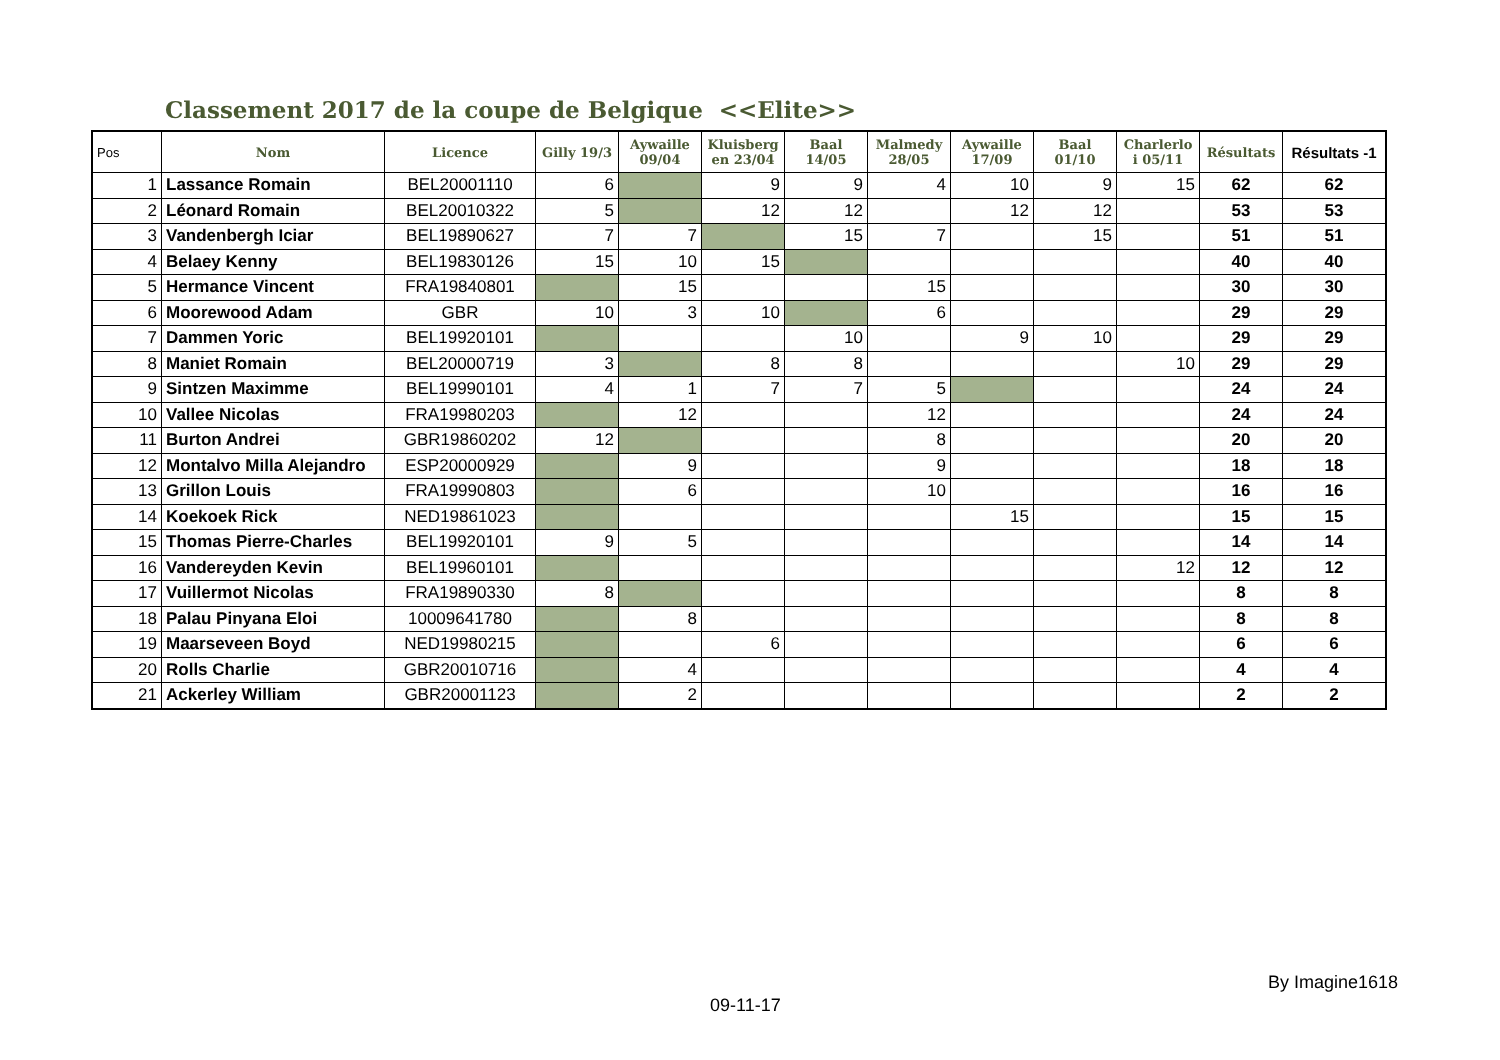Classement 2017 de la coupe de Belgique <<Elite>>
| Pos | Nom | Licence | Gilly 19/3 | Aywaille 09/04 | Kluisberg en 23/04 | Baal 14/05 | Malmedy 28/05 | Aywaille 17/09 | Baal 01/10 | Charlerlo i 05/11 | Résultats | Résultats -1 |
| --- | --- | --- | --- | --- | --- | --- | --- | --- | --- | --- | --- | --- |
| 1 | Lassance Romain | BEL20001110 | 6 | | 9 | 9 | 4 | 10 | 9 | 15 | 62 | 62 |
| 2 | Léonard Romain | BEL20010322 | 5 | | 12 | 12 | | 12 | 12 | | 53 | 53 |
| 3 | Vandenbergh Iciar | BEL19890627 | 7 | 7 | | 15 | 7 | | 15 | | 51 | 51 |
| 4 | Belaey Kenny | BEL19830126 | 15 | 10 | 15 | | | | | | 40 | 40 |
| 5 | Hermance Vincent | FRA19840801 | | 15 | | | 15 | | | | 30 | 30 |
| 6 | Moorewood Adam | GBR | 10 | 3 | 10 | | 6 | | | | 29 | 29 |
| 7 | Dammen Yoric | BEL19920101 | | | | 10 | | 9 | 10 | | 29 | 29 |
| 8 | Maniet Romain | BEL20000719 | 3 | | 8 | 8 | | | | 10 | 29 | 29 |
| 9 | Sintzen Maximme | BEL19990101 | 4 | 1 | 7 | 7 | 5 | | | | 24 | 24 |
| 10 | Vallee Nicolas | FRA19980203 | | 12 | | | 12 | | | | 24 | 24 |
| 11 | Burton Andrei | GBR19860202 | 12 | | | | 8 | | | | 20 | 20 |
| 12 | Montalvo Milla Alejandro | ESP20000929 | | 9 | | | 9 | | | | 18 | 18 |
| 13 | Grillon Louis | FRA19990803 | | 6 | | | 10 | | | | 16 | 16 |
| 14 | Koekoek Rick | NED19861023 | | | | | | 15 | | | 15 | 15 |
| 15 | Thomas Pierre-Charles | BEL19920101 | 9 | 5 | | | | | | | 14 | 14 |
| 16 | Vandereyden Kevin | BEL19960101 | | | | | | | | 12 | 12 | 12 |
| 17 | Vuillermot Nicolas | FRA19890330 | 8 | | | | | | | | 8 | 8 |
| 18 | Palau Pinyana Eloi | 10009641780 | | 8 | | | | | | | 8 | 8 |
| 19 | Maarseveen Boyd | NED19980215 | | | 6 | | | | | | 6 | 6 |
| 20 | Rolls Charlie | GBR20010716 | | 4 | | | | | | | 4 | 4 |
| 21 | Ackerley William | GBR20001123 | | 2 | | | | | | | 2 | 2 |
By Imagine1618
09-11-17